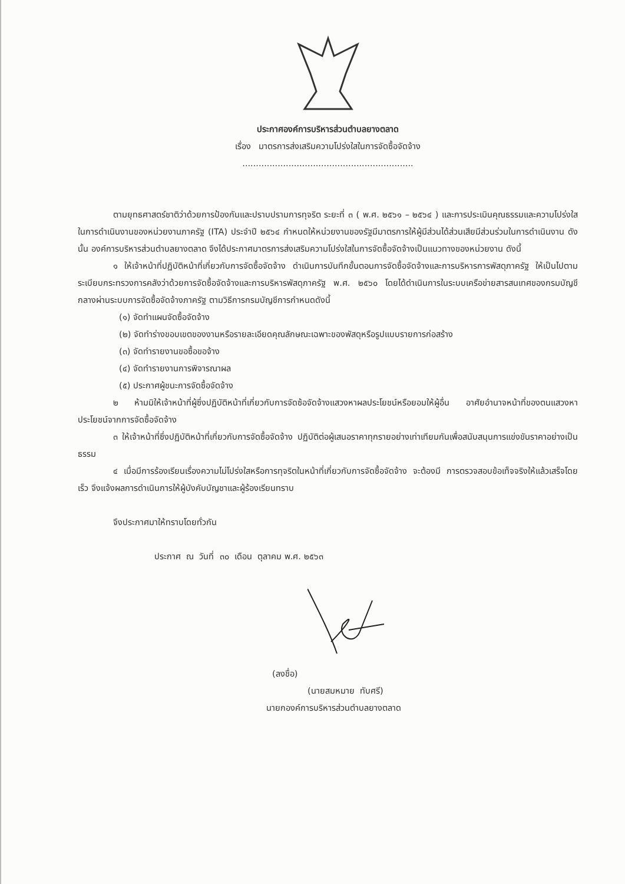ประกาศองค์การบริหารส่วนตำบลยางตลาด
เรื่อง มาตรการส่งเสริมความโปร่งใสในการจัดซื้อจัดจ้าง
...............................................................
ตามยุทธศาสตร์ชาติว่าด้วยการป้องกันและปราบปรามการทุจริต ระยะที่ ๓ ( พ.ศ. ๒๕๖๑ – ๒๕๖๔ ) และการประเมินคุณธรรมและความโปร่งใสในการดำเนินงานของหน่วยงานภาครัฐ (ITA) ประจำปี ๒๕๖๔ กำหนดให้หน่วยงานของรัฐมีมาตรการให้ผู้มีส่วนได้ส่วนเสียมีส่วนร่วมในการดำเนินงาน ดังนั้น องค์การบริหารส่วนตำบลยางตลาด จึงได้ประกาศมาตรการส่งเสริมความโปร่งใสในการจัดซื้อจัดจ้างเป็นแนวทางของหน่วยงาน ดังนี้
๑ ให้เจ้าหน้าที่ปฏิบัติหน้าที่เกี่ยวกับการจัดซื้อจัดจ้าง ดำเนินการบันทึกขั้นตอนการจัดซื้อจัดจ้างและการบริหารการพัสดุภาครัฐ ให้เป็นไปตามระเบียบกระทรวงการคลังว่าด้วยการจัดซื้อจัดจ้างและการบริหารพัสดุภาครัฐ พ.ศ. ๒๕๖๐ โดยได้ดำเนินการในระบบเครือข่ายสารสนเทศของกรมบัญชีกลางผ่านระบบการจัดซื้อจัดจ้างภาครัฐ ตามวิธีการกรมบัญชีการกำหนดดังนี้
(๑) จัดทำแผนจัดซื้อจัดจ้าง
(๒) จัดทำร่างขอบเขตของงานหรือรายละเอียดคุณลักษณะเฉพาะของพัสดุหรือรูปแบบรายการก่อสร้าง
(๓) จัดทำรายงานขอซื้อขอจ้าง
(๔) จัดทำรายงานการพิจารณาผล
(๕) ประกาศผู้ชนะการจัดซื้อจัดจ้าง
๒ ห้ามมิให้เจ้าหน้าที่ผู้ซึ่งปฏิบัติหน้าที่เกี่ยวกับการจัดซ้อจัดจ้างแสวงหาผลประโยชน์หรือยอมให้ผู้อื่น อาศัยอำนาจหน้าที่ของตนแสวงหาประโยชน์จากการจัดซื้อจัดจ้าง
๓ ให้เจ้าหน้าที่ซึ่งปฏิบัติหน้าที่เกี่ยวกับการจัดซื้อจัดจ้าง ปฏิบัติต่อผู้เสนอราคาทุกรายอย่างเท่าเทียมกันเพื่อสนับสนุนการแข่งขันราคาอย่างเป็นธรรม
๔ เมื่อมีการร้องเรียนเรื่องความไม่โปร่งใสหรือการทุจริตในหน้าที่เกี่ยวกับการจัดซื้อจัดจ้าง จะต้องมี การตรวจสอบข้อเท็จจริงให้แล้วเสร็จโดยเร็ว จึงแจ้งผลการดำเนินการให้ผู้บังคับบัญชาและผู้ร้องเรียนทราบ
จึงประกาศมาให้ทราบโดยทั่วกัน
ประกาศ ณ วันที่ ๓๐ เดือน ตุลาคม พ.ศ. ๒๕๖๓
(ลงชื่อ)
(นายสมหมาย ทับศรี)
นายกองค์การบริหารส่วนตำบลยางตลาด